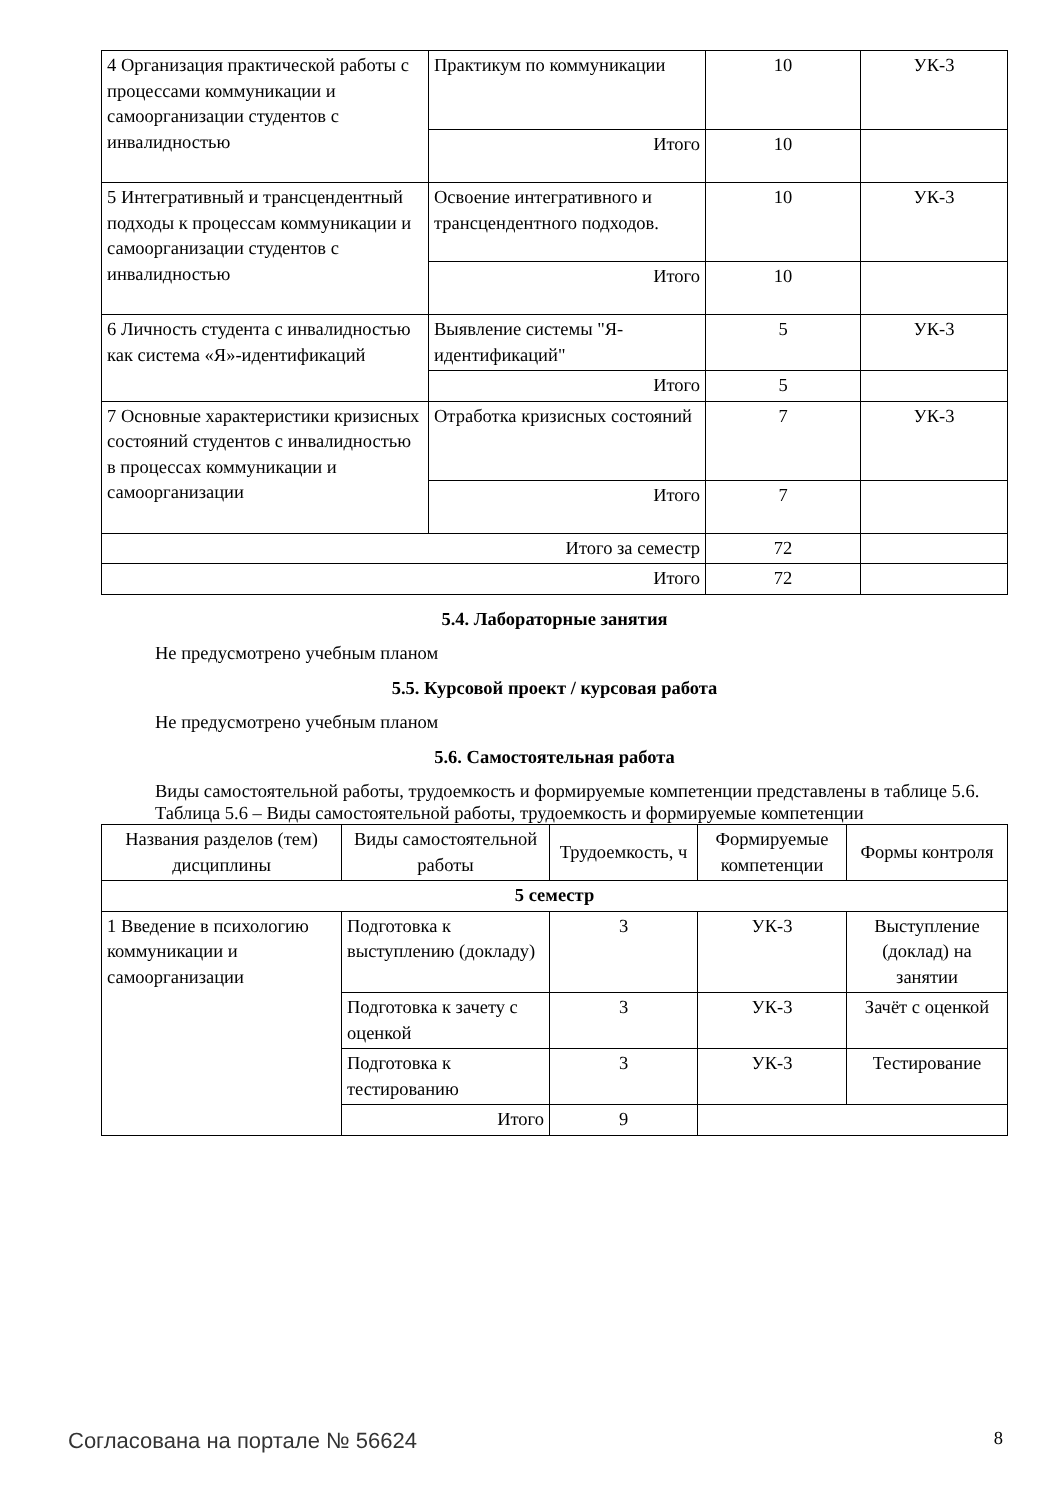| 4 Организация практической работы с процессами коммуникации и самоорганизации студентов с инвалидностью | Практикум по коммуникации | 10 | УК-3 |
| | Итого | 10 | |
| 5 Интегративный и трансцендентный подходы к процессам коммуникации и самоорганизации студентов с инвалидностью | Освоение интегративного и трансцендентного подходов. | 10 | УК-3 |
| | Итого | 10 | |
| 6 Личность студента с инвалидностью как система «Я»-идентификаций | Выявление системы "Я-идентификаций" | 5 | УК-3 |
| | Итого | 5 | |
| 7 Основные характеристики кризисных состояний студентов с инвалидностью в процессах коммуникации и самоорганизации | Отработка кризисных состояний | 7 | УК-3 |
| | Итого | 7 | |
| Итого за семестр | | 72 | |
| Итого | | 72 | |
5.4. Лабораторные занятия
Не предусмотрено учебным планом
5.5. Курсовой проект / курсовая работа
Не предусмотрено учебным планом
5.6. Самостоятельная работа
Виды самостоятельной работы, трудоемкость и формируемые компетенции представлены в таблице 5.6.
Таблица 5.6 – Виды самостоятельной работы, трудоемкость и формируемые компетенции
| Названия разделов (тем) дисциплины | Виды самостоятельной работы | Трудоемкость, ч | Формируемые компетенции | Формы контроля |
| --- | --- | --- | --- | --- |
| 5 семестр | | | | |
| 1 Введение в психологию коммуникации и самоорганизации | Подготовка к выступлению (докладу) | 3 | УК-3 | Выступление (доклад) на занятии |
| | Подготовка к зачету с оценкой | 3 | УК-3 | Зачёт с оценкой |
| | Подготовка к тестированию | 3 | УК-3 | Тестирование |
| | Итого | 9 | | |
Согласована на портале № 56624 8